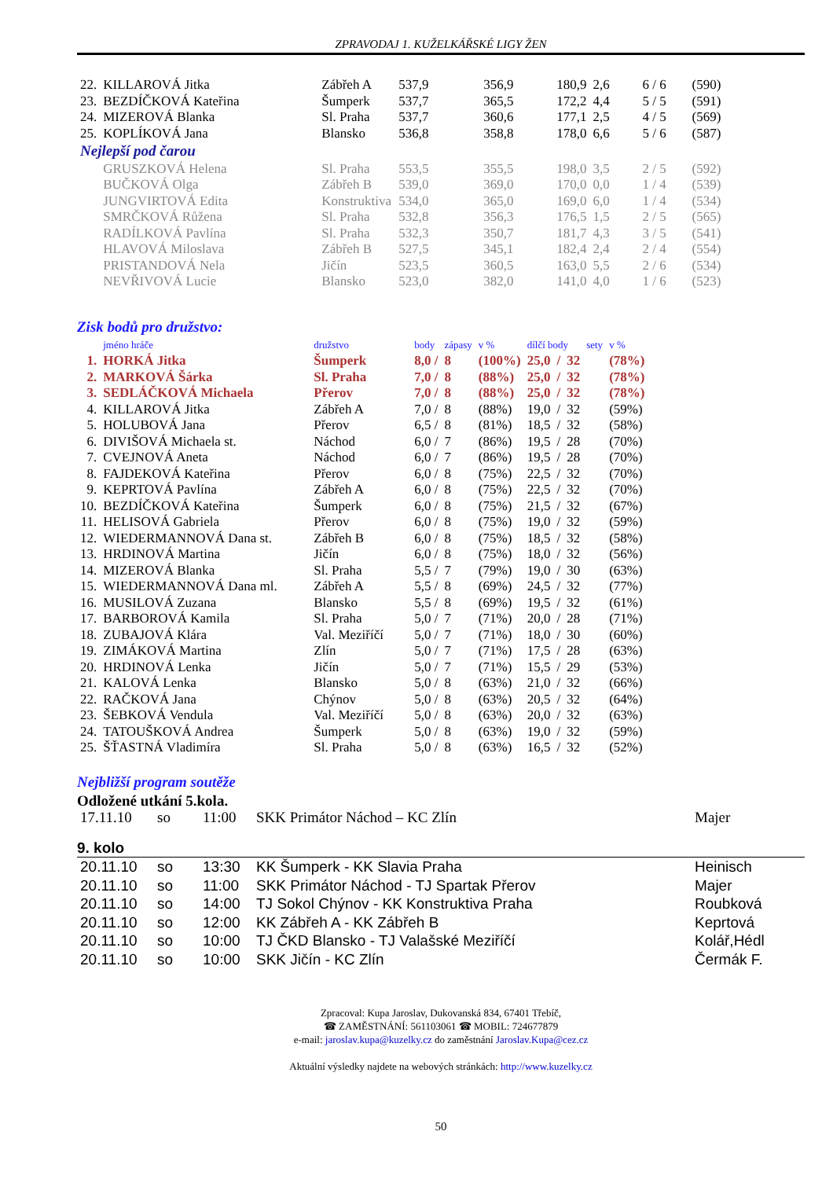ZPRAVODAJ 1. KUŽELKÁŘSKÉ LIGY ŽEN
| 22. | KILLAROVÁ Jitka | Zábřeh A | 537,9 | 356,9 | 180,9 | 2,6 | 6 / 6 | (590) |
| 23. | BEZDÍČKOVÁ Kateřina | Šumperk | 537,7 | 365,5 | 172,2 | 4,4 | 5 / 5 | (591) |
| 24. | MIZEROVÁ Blanka | Sl. Praha | 537,7 | 360,6 | 177,1 | 2,5 | 4 / 5 | (569) |
| 25. | KOPLÍKOVÁ Jana | Blansko | 536,8 | 358,8 | 178,0 | 6,6 | 5 / 6 | (587) |
| Nejlepší pod čarou | | | | | | | | |
| | GRUSZKOVÁ Helena | Sl. Praha | 553,5 | 355,5 | 198,0 | 3,5 | 2 / 5 | (592) |
| | BUČKOVÁ Olga | Zábřeh B | 539,0 | 369,0 | 170,0 | 0,0 | 1 / 4 | (539) |
| | JUNGVIRTOVÁ Edita | Konstruktiva | 534,0 | 365,0 | 169,0 | 6,0 | 1 / 4 | (534) |
| | SMRČKOVÁ Růžena | Sl. Praha | 532,8 | 356,3 | 176,5 | 1,5 | 2 / 5 | (565) |
| | RADÍLKOVÁ Pavlína | Sl. Praha | 532,3 | 350,7 | 181,7 | 4,3 | 3 / 5 | (541) |
| | HLAVOVÁ Miloslava | Zábřeh B | 527,5 | 345,1 | 182,4 | 2,4 | 2 / 4 | (554) |
| | PRISTANDOVÁ Nela | Jičín | 523,5 | 360,5 | 163,0 | 5,5 | 2 / 6 | (534) |
| | NEVŘIVOVÁ Lucie | Blansko | 523,0 | 382,0 | 141,0 | 4,0 | 1 / 6 | (523) |
Zisk bodů pro družstvo:
| | jméno hráče | družstvo | body | zápasy | v % | dílčí body | | | sety | v % |
| --- | --- | --- | --- | --- | --- | --- | --- | --- | --- | --- |
| 1. | HORKÁ Jitka | Šumperk | 8,0 / | 8 | (100%) | 25,0 | / | 32 | | (78%) |
| 2. | MARKOVÁ Šárka | Sl. Praha | 7,0 / | 8 | (88%) | 25,0 | / | 32 | | (78%) |
| 3. | SEDLÁČKOVÁ Michaela | Přerov | 7,0 / | 8 | (88%) | 25,0 | / | 32 | | (78%) |
| 4. | KILLAROVÁ Jitka | Zábřeh A | 7,0 / | 8 | (88%) | 19,0 | / | 32 | | (59%) |
| 5. | HOLUBOVÁ Jana | Přerov | 6,5 / | 8 | (81%) | 18,5 | / | 32 | | (58%) |
| 6. | DIVIŠOVÁ Michaela st. | Náchod | 6,0 / | 7 | (86%) | 19,5 | / | 28 | | (70%) |
| 7. | CVEJNOVÁ Aneta | Náchod | 6,0 / | 7 | (86%) | 19,5 | / | 28 | | (70%) |
| 8. | FAJDEKOVÁ Kateřina | Přerov | 6,0 / | 8 | (75%) | 22,5 | / | 32 | | (70%) |
| 9. | KEPRTOVÁ Pavlína | Zábřeh A | 6,0 / | 8 | (75%) | 22,5 | / | 32 | | (70%) |
| 10. | BEZDÍČKOVÁ Kateřina | Šumperk | 6,0 / | 8 | (75%) | 21,5 | / | 32 | | (67%) |
| 11. | HELISOVÁ Gabriela | Přerov | 6,0 / | 8 | (75%) | 19,0 | / | 32 | | (59%) |
| 12. | WIEDERMANNOVÁ Dana st. | Zábřeh B | 6,0 / | 8 | (75%) | 18,5 | / | 32 | | (58%) |
| 13. | HRDINOVÁ Martina | Jičín | 6,0 / | 8 | (75%) | 18,0 | / | 32 | | (56%) |
| 14. | MIZEROVÁ Blanka | Sl. Praha | 5,5 / | 7 | (79%) | 19,0 | / | 30 | | (63%) |
| 15. | WIEDERMANNOVÁ Dana ml. | Zábřeh A | 5,5 / | 8 | (69%) | 24,5 | / | 32 | | (77%) |
| 16. | MUSILOVÁ Zuzana | Blansko | 5,5 / | 8 | (69%) | 19,5 | / | 32 | | (61%) |
| 17. | BARBOROVÁ Kamila | Sl. Praha | 5,0 / | 7 | (71%) | 20,0 | / | 28 | | (71%) |
| 18. | ZUBAJOVÁ Klára | Val. Meziříčí | 5,0 / | 7 | (71%) | 18,0 | / | 30 | | (60%) |
| 19. | ZIMÁKOVÁ Martina | Zlín | 5,0 / | 7 | (71%) | 17,5 | / | 28 | | (63%) |
| 20. | HRDINOVÁ Lenka | Jičín | 5,0 / | 7 | (71%) | 15,5 | / | 29 | | (53%) |
| 21. | KALOVÁ Lenka | Blansko | 5,0 / | 8 | (63%) | 21,0 | / | 32 | | (66%) |
| 22. | RAČKOVÁ Jana | Chýnov | 5,0 / | 8 | (63%) | 20,5 | / | 32 | | (64%) |
| 23. | ŠEBKOVÁ Vendula | Val. Meziříčí | 5,0 / | 8 | (63%) | 20,0 | / | 32 | | (63%) |
| 24. | TATOUŠKOVÁ Andrea | Šumperk | 5,0 / | 8 | (63%) | 19,0 | / | 32 | | (59%) |
| 25. | ŠŤASTNÁ Vladimíra | Sl. Praha | 5,0 / | 8 | (63%) | 16,5 | / | 32 | | (52%) |
Nejbližší program soutěže
Odložené utkání 5.kola.
| 17.11.10 | so | 11:00 | SKK Primátor Náchod – KC Zlín | Majer |
9. kolo
| 20.11.10 | so | 13:30 | KK Šumperk - KK Slavia Praha | Heinisch |
| 20.11.10 | so | 11:00 | SKK Primátor Náchod - TJ Spartak Přerov | Majer |
| 20.11.10 | so | 14:00 | TJ Sokol Chýnov - KK Konstruktiva Praha | Roubková |
| 20.11.10 | so | 12:00 | KK Zábřeh A - KK Zábřeh B | Keprtová |
| 20.11.10 | so | 10:00 | TJ ČKD Blansko - TJ Valašské Meziříčí | Kolář,Hédl |
| 20.11.10 | so | 10:00 | SKK Jičín - KC Zlín | Čermák F. |
Zpracoval: Kupa Jaroslav, Dukovanská 834, 67401 Třebíč,
☎ ZAMĚSTNÁNÍ: 561103061 ☎ MOBIL: 724677879
e-mail: jaroslav.kupa@kuzelky.cz do zaměstnání Jaroslav.Kupa@cez.cz
Aktuální výsledky najdete na webových stránkách: http://www.kuzelky.cz
50